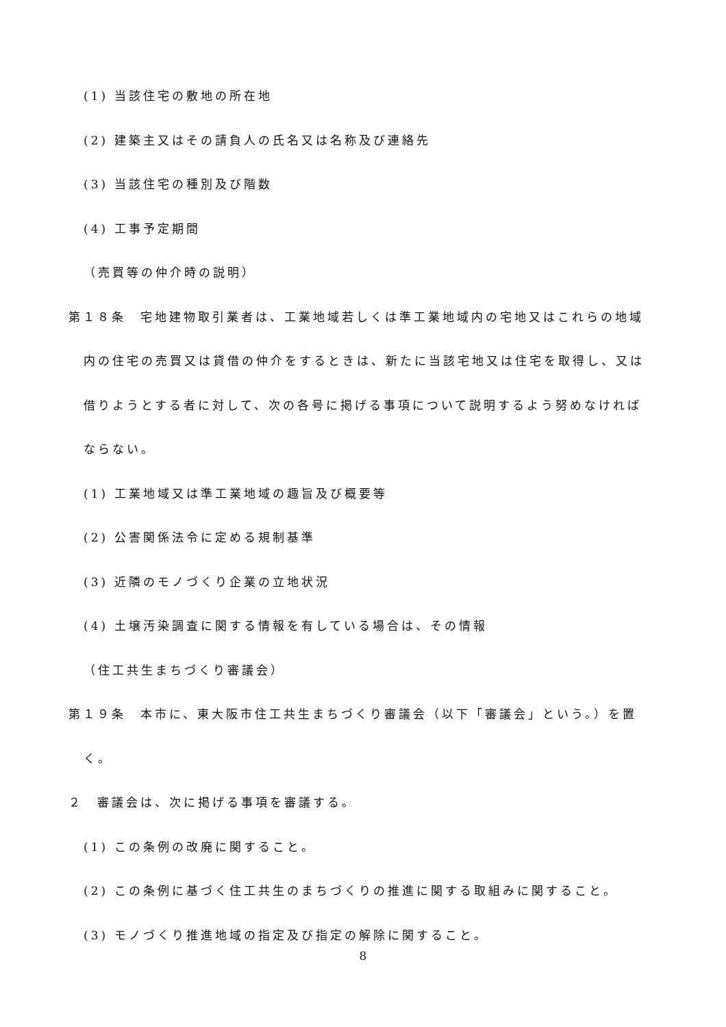(1) 当該住宅の敷地の所在地
(2) 建築主又はその請負人の氏名又は名称及び連絡先
(3) 当該住宅の種別及び階数
(4) 工事予定期間
（売買等の仲介時の説明）
第１８条　宅地建物取引業者は、工業地域若しくは準工業地域内の宅地又はこれらの地域
内の住宅の売買又は貸借の仲介をするときは、新たに当該宅地又は住宅を取得し、又は
借りようとする者に対して、次の各号に掲げる事項について説明するよう努めなければ
ならない。
(1) 工業地域又は準工業地域の趣旨及び概要等
(2) 公害関係法令に定める規制基準
(3) 近隣のモノづくり企業の立地状況
(4) 土壌汚染調査に関する情報を有している場合は、その情報
（住工共生まちづくり審議会）
第１９条　本市に、東大阪市住工共生まちづくり審議会（以下「審議会」という。）を置
く。
２　審議会は、次に掲げる事項を審議する。
(1) この条例の改廃に関すること。
(2) この条例に基づく住工共生のまちづくりの推進に関する取組みに関すること。
(3) モノづくり推進地域の指定及び指定の解除に関すること。
8